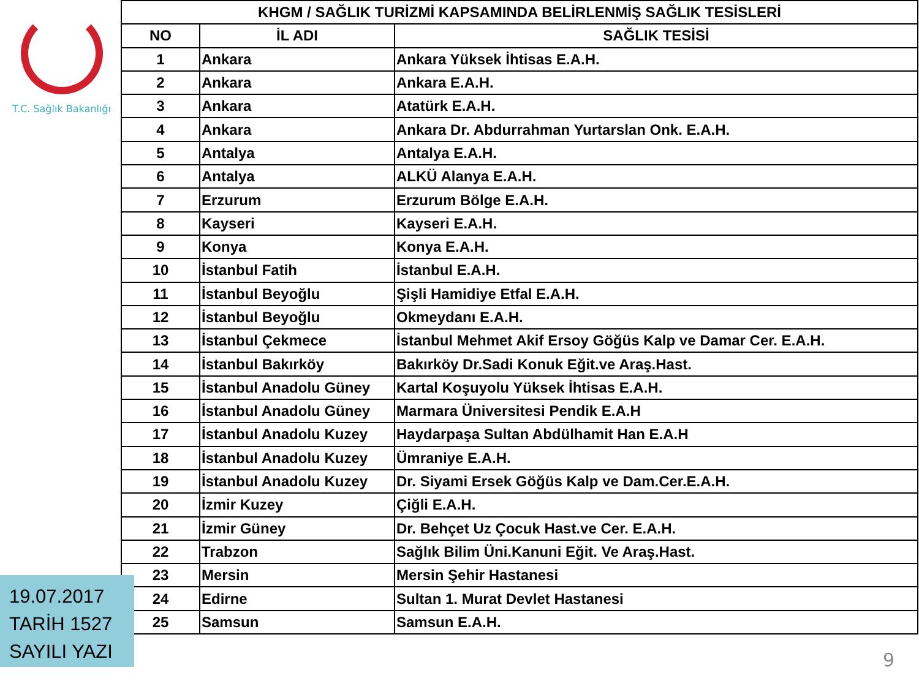T.C. Sağlık Bakanlığı
| KHGM / SAĞLIK TURİZMİ KAPSAMINDA BELİRLENMİŞ SAĞLIK TESİSLERİ | | |
| --- | --- | --- |
| NO | İL ADI | SAĞLIK TESİSİ |
| 1 | Ankara | Ankara Yüksek İhtisas E.A.H. |
| 2 | Ankara | Ankara E.A.H. |
| 3 | Ankara | Atatürk E.A.H. |
| 4 | Ankara | Ankara Dr. Abdurrahman Yurtarslan Onk. E.A.H. |
| 5 | Antalya | Antalya E.A.H. |
| 6 | Antalya | ALKÜ Alanya E.A.H. |
| 7 | Erzurum | Erzurum Bölge E.A.H. |
| 8 | Kayseri | Kayseri E.A.H. |
| 9 | Konya | Konya E.A.H. |
| 10 | İstanbul Fatih | İstanbul E.A.H. |
| 11 | İstanbul Beyoğlu | Şişli Hamidiye Etfal E.A.H. |
| 12 | İstanbul Beyoğlu | Okmeydanı E.A.H. |
| 13 | İstanbul Çekmece | İstanbul Mehmet Akif Ersoy Göğüs Kalp ve Damar Cer. E.A.H. |
| 14 | İstanbul Bakırköy | Bakırköy Dr.Sadi Konuk Eğit.ve Araş.Hast. |
| 15 | İstanbul Anadolu Güney | Kartal Koşuyolu Yüksek İhtisas E.A.H. |
| 16 | İstanbul Anadolu Güney | Marmara Üniversitesi Pendik E.A.H |
| 17 | İstanbul Anadolu Kuzey | Haydarpaşa Sultan Abdülhamit Han E.A.H |
| 18 | İstanbul Anadolu Kuzey | Ümraniye E.A.H. |
| 19 | İstanbul Anadolu Kuzey | Dr. Siyami Ersek Göğüs Kalp ve Dam.Cer.E.A.H. |
| 20 | İzmir Kuzey | Çiğli E.A.H. |
| 21 | İzmir Güney | Dr. Behçet Uz Çocuk Hast.ve Cer. E.A.H. |
| 22 | Trabzon | Sağlık Bilim Üni.Kanuni Eğit. Ve Araş.Hast. |
| 23 | Mersin | Mersin Şehir Hastanesi |
| 24 | Edirne | Sultan 1. Murat Devlet Hastanesi |
| 25 | Samsun | Samsun E.A.H. |
19.07.2017
TARİH 1527
SAYILI YAZI
9